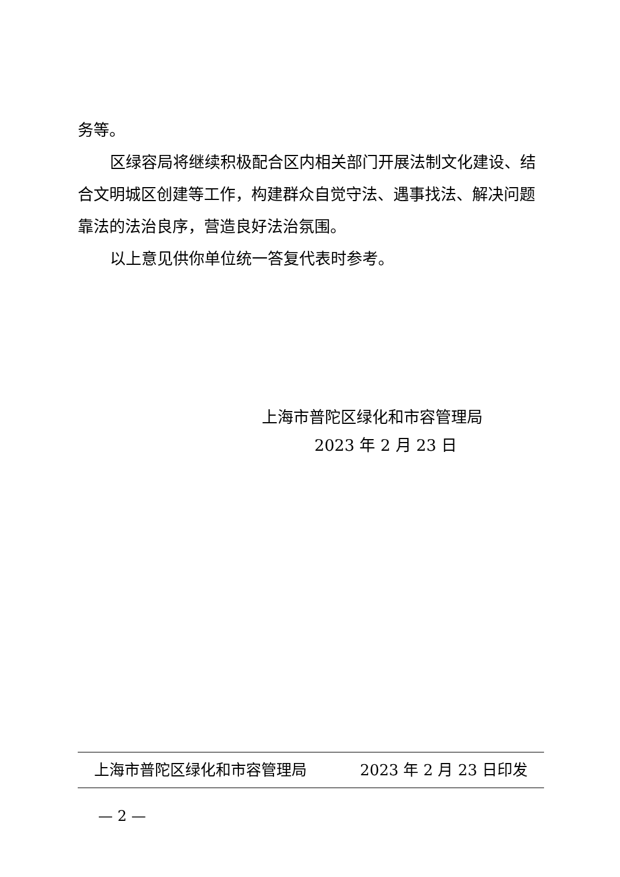务等。
区绿容局将继续积极配合区内相关部门开展法制文化建设、结合文明城区创建等工作，构建群众自觉守法、遇事找法、解决问题靠法的法治良序，营造良好法治氛围。
以上意见供你单位统一答复代表时参考。
上海市普陀区绿化和市容管理局
2023 年 2 月 23 日
上海市普陀区绿化和市容管理局 2023 年 2 月 23 日印发
— 2 —